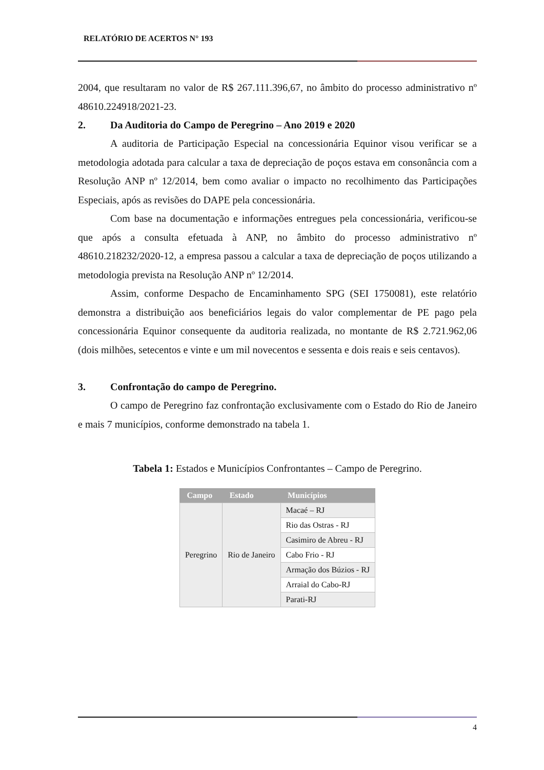RELATÓRIO DE ACERTOS N° 193
2004, que resultaram no valor de R$ 267.111.396,67, no âmbito do processo administrativo nº 48610.224918/2021-23.
2. Da Auditoria do Campo de Peregrino – Ano 2019 e 2020
A auditoria de Participação Especial na concessionária Equinor visou verificar se a metodologia adotada para calcular a taxa de depreciação de poços estava em consonância com a Resolução ANP nº 12/2014, bem como avaliar o impacto no recolhimento das Participações Especiais, após as revisões do DAPE pela concessionária.
Com base na documentação e informações entregues pela concessionária, verificou-se que após a consulta efetuada à ANP, no âmbito do processo administrativo nº 48610.218232/2020-12, a empresa passou a calcular a taxa de depreciação de poços utilizando a metodologia prevista na Resolução ANP nº 12/2014.
Assim, conforme Despacho de Encaminhamento SPG (SEI 1750081), este relatório demonstra a distribuição aos beneficiários legais do valor complementar de PE pago pela concessionária Equinor consequente da auditoria realizada, no montante de R$ 2.721.962,06 (dois milhões, setecentos e vinte e um mil novecentos e sessenta e dois reais e seis centavos).
3. Confrontação do campo de Peregrino.
O campo de Peregrino faz confrontação exclusivamente com o Estado do Rio de Janeiro e mais 7 municípios, conforme demonstrado na tabela 1.
Tabela 1: Estados e Municípios Confrontantes – Campo de Peregrino.
| Campo | Estado | Municípios |
| --- | --- | --- |
| Peregrino | Rio de Janeiro | Macaé – RJ |
| | | Rio das Ostras - RJ |
| | | Casimiro de Abreu - RJ |
| | | Cabo Frio - RJ |
| | | Armação dos Búzios - RJ |
| | | Arraial do Cabo-RJ |
| | | Parati-RJ |
4